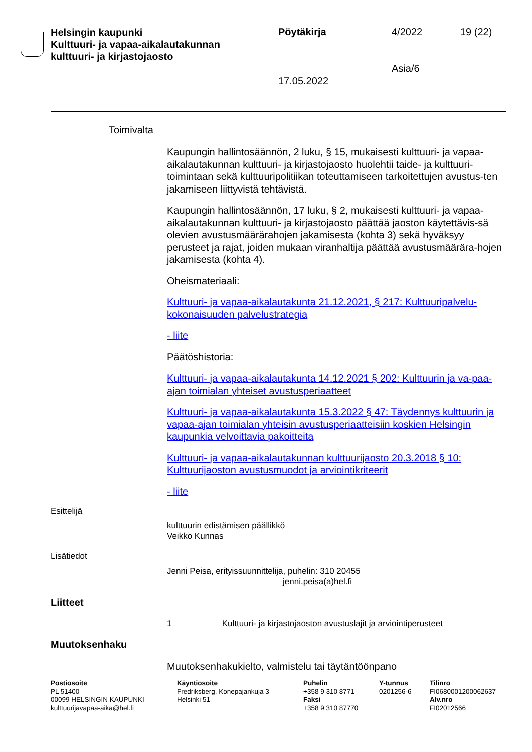Helsingin kaupunki
Kulttuuri- ja vapaa-aikalautakunnan
kulttuuri- ja kirjastojaosto
Pöytäkirja 4/2022 19 (22)
Asia/6
17.05.2022
Toimivalta
Kaupungin hallintosäännön, 2 luku, § 15, mukaisesti kulttuuri- ja vapaa-aikalautakunnan kulttuuri- ja kirjastojaosto huolehtii taide- ja kulttuuri-toimintaan sekä kulttuuripolitiikan toteuttamiseen tarkoitettujen avustus-ten jakamiseen liittyvistä tehtävistä.
Kaupungin hallintosäännön, 17 luku, § 2, mukaisesti kulttuuri- ja vapaa-aikalautakunnan kulttuuri- ja kirjastojaosto päättää jaoston käytettävis-sä olevien avustusmäärärahojen jakamisesta (kohta 3) sekä hyväksyy perusteet ja rajat, joiden mukaan viranhaltija päättää avustusmäärära-hojen jakamisesta (kohta 4).
Oheismateriaali:
Kulttuuri- ja vapaa-aikalautakunta 21.12.2021, § 217: Kulttuuripalvelu-kokonaisuuden palvelustrategia
- liite
Päätöshistoria:
Kulttuuri- ja vapaa-aikalautakunta 14.12.2021 § 202: Kulttuurin ja va-paa-ajan toimialan yhteiset avustusperiaatteet
Kulttuuri- ja vapaa-aikalautakunta 15.3.2022 § 47: Täydennys kulttuurin ja vapaa-ajan toimialan yhteisin avustusperiaatteisiin koskien Helsingin kaupunkia velvoittavia pakoitteita
Kulttuuri- ja vapaa-aikalautakunnan kulttuurijaosto 20.3.2018 § 10: Kulttuurijaoston avustusmuodot ja arviointikriteerit
- liite
Esittelijä
kulttuurin edistämisen päällikkö
Veikko Kunnas
Lisätiedot
Jenni Peisa, erityissuunnittelija, puhelin: 310 20455
jenni.peisa(a)hel.fi
Liitteet
1 Kulttuuri- ja kirjastojaoston avustuslajit ja arviointiperusteet
Muutoksenhaku
Muutoksenhakukielto, valmistelu tai täytäntöönpano
Postiosoite
PL 51400
00099 HELSINGIN KAUPUNKI
kulttuurijavapaa-aika@hel.fi
Käyntiosoite
Fredriksberg, Konepajankuja 3
Helsinki 51
Puhelin
+358 9 310 8771
Faksi
+358 9 310 87770
Y-tunnus
0201256-6
Tilinro
FI0680001200062637
Alv.nro
FI02012566